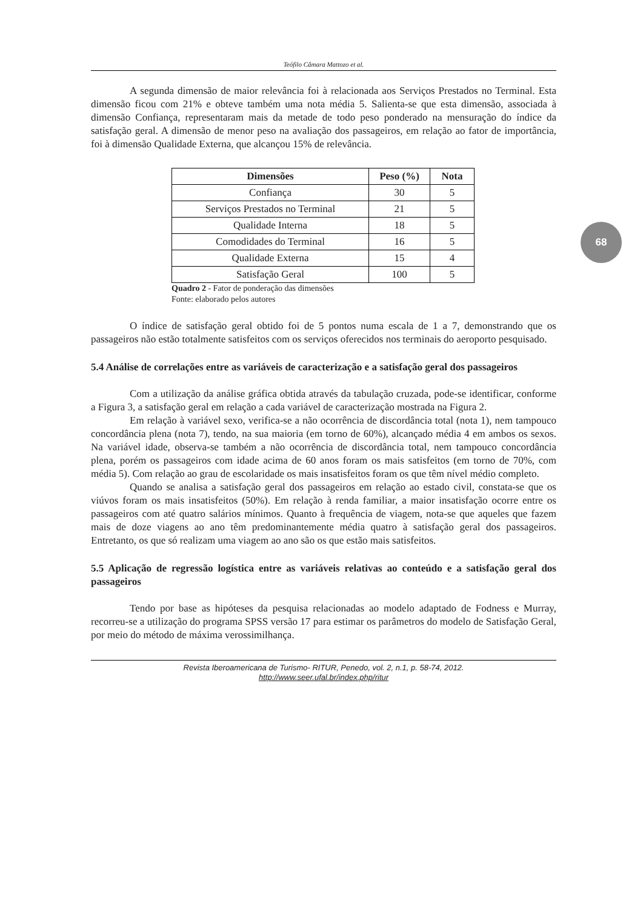68
Teófilo Câmara Mattozo et al.
A segunda dimensão de maior relevância foi à relacionada aos Serviços Prestados no Terminal. Esta dimensão ficou com 21% e obteve também uma nota média 5. Salienta-se que esta dimensão, associada à dimensão Confiança, representaram mais da metade de todo peso ponderado na mensuração do índice da satisfação geral. A dimensão de menor peso na avaliação dos passageiros, em relação ao fator de importância, foi à dimensão Qualidade Externa, que alcançou 15% de relevância.
| Dimensões | Peso (%) | Nota |
| --- | --- | --- |
| Confiança | 30 | 5 |
| Serviços Prestados no Terminal | 21 | 5 |
| Qualidade Interna | 18 | 5 |
| Comodidades do Terminal | 16 | 5 |
| Qualidade Externa | 15 | 4 |
| Satisfação Geral | 100 | 5 |
Quadro 2 - Fator de ponderação das dimensões
Fonte: elaborado pelos autores
O índice de satisfação geral obtido foi de 5 pontos numa escala de 1 a 7, demonstrando que os passageiros não estão totalmente satisfeitos com os serviços oferecidos nos terminais do aeroporto pesquisado.
5.4 Análise de correlações entre as variáveis de caracterização e a satisfação geral dos passageiros
Com a utilização da análise gráfica obtida através da tabulação cruzada, pode-se identificar, conforme a Figura 3, a satisfação geral em relação a cada variável de caracterização mostrada na Figura 2.
Em relação à variável sexo, verifica-se a não ocorrência de discordância total (nota 1), nem tampouco concordância plena (nota 7), tendo, na sua maioria (em torno de 60%), alcançado média 4 em ambos os sexos. Na variável idade, observa-se também a não ocorrência de discordância total, nem tampouco concordância plena, porém os passageiros com idade acima de 60 anos foram os mais satisfeitos (em torno de 70%, com média 5). Com relação ao grau de escolaridade os mais insatisfeitos foram os que têm nível médio completo.
Quando se analisa a satisfação geral dos passageiros em relação ao estado civil, constata-se que os viúvos foram os mais insatisfeitos (50%). Em relação à renda familiar, a maior insatisfação ocorre entre os passageiros com até quatro salários mínimos. Quanto à frequência de viagem, nota-se que aqueles que fazem mais de doze viagens ao ano têm predominantemente média quatro à satisfação geral dos passageiros. Entretanto, os que só realizam uma viagem ao ano são os que estão mais satisfeitos.
5.5 Aplicação de regressão logística entre as variáveis relativas ao conteúdo e a satisfação geral dos passageiros
Tendo por base as hipóteses da pesquisa relacionadas ao modelo adaptado de Fodness e Murray, recorreu-se a utilização do programa SPSS versão 17 para estimar os parâmetros do modelo de Satisfação Geral, por meio do método de máxima verossimilhança.
Revista Iberoamericana de Turismo- RITUR, Penedo, vol. 2, n.1, p. 58-74, 2012.
http://www.seer.ufal.br/index.php/ritur